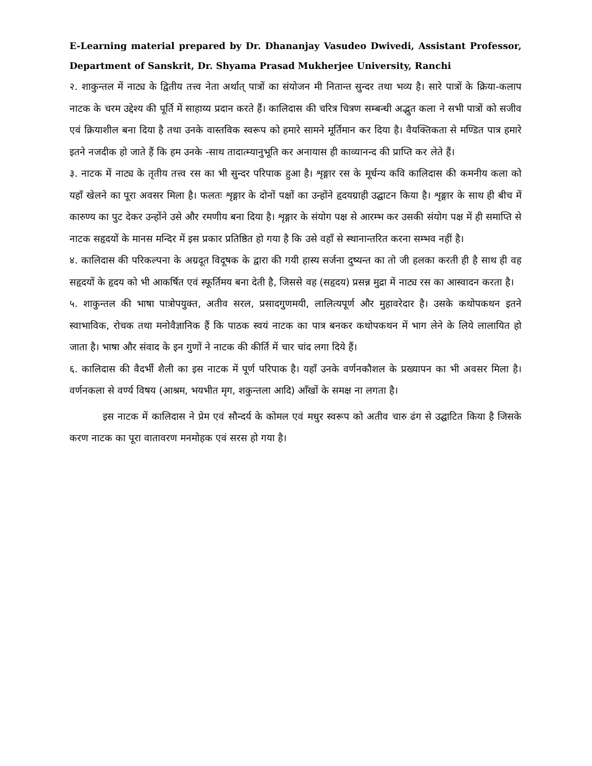E-Learning material prepared by Dr. Dhananjay Vasudeo Dwivedi, Assistant Professor, Department of Sanskrit, Dr. Shyama Prasad Mukherjee University, Ranchi
२. शाकुन्तल में नाट्य के द्वितीय तत्त्व नेता अर्थात् पात्रों का संयोजन मी नितान्त सुन्दर तथा भव्य है। सारे पात्रों के क्रिया-कलाप नाटक के चरम उद्देश्य की पूर्ति में साहाय्य प्रदान करते हैं। कालिदास की चरित्र चित्रण सम्बन्धी अद्भुत कला ने सभी पात्रों को सजीव एवं क्रियाशील बना दिया है तथा उनके वास्तविक स्वरूप को हमारे सामने मूर्तिमान कर दिया है। वैयक्तिकता से मण्डित पात्र हमारे इतने नजदीक हो जाते हैं कि हम उनके -साथ तादात्म्यानुभूति कर अनायास ही काव्यानन्द की प्राप्ति कर लेते हैं।
३. नाटक में नाट्य के तृतीय तत्त्व रस का भी सुन्दर परिपाक हुआ है। शृङ्गार रस के मूर्धन्य कवि कालिदास की कमनीय कला को यहाँ खेलने का पूरा अवसर मिला है। फलतः शृङ्गार के दोनों पक्षों का उन्होंने हृदयग्राही उद्घाटन किया है। शृङ्गार के साथ ही बीच में कारुण्य का पुट देकर उन्होंने उसे और रमणीय बना दिया है। शृङ्गार के संयोग पक्ष से आरम्भ कर उसकी संयोग पक्ष में ही समाप्ति से नाटक सहृदयों के मानस मन्दिर में इस प्रकार प्रतिष्ठित हो गया है कि उसे वहाँ से स्थानान्तरित करना सम्भव नहीं है।
४. कालिदास की परिकल्पना के अग्रदूत विदूषक के द्वारा की गयी हास्य सर्जना दुष्यन्त का तो जी हलका करती ही है साथ ही वह सहृदयों के हृदय को भी आकर्षित एवं स्फूर्तिमय बना देती है, जिससे वह (सहृदय) प्रसन्न मुद्रा में नाट्य रस का आस्वादन करता है।
५. शाकुन्तल की भाषा पात्रोपयुक्त, अतीव सरल, प्रसादगुणमयी, लालित्यपूर्ण और मुहावरेदार है। उसके कथोपकथन इतने स्वाभाविक, रोचक तथा मनोवैज्ञानिक हैं कि पाठक स्वयं नाटक का पात्र बनकर कथोपकथन में भाग लेने के लिये लालायित हो जाता है। भाषा और संवाद के इन गुणों ने नाटक की कीर्ति में चार चांद लगा दिये हैं।
६. कालिदास की वैदर्भी शैली का इस नाटक में पूर्ण परिपाक है। यहाँ उनके वर्णनकौशल के प्रख्यापन का भी अवसर मिला है। वर्णनकला से वर्ण्य विषय (आश्रम, भयभीत मृग, शकुन्तला आदि) आँखों के समक्ष ना लगता है।
इस नाटक में कालिदास ने प्रेम एवं सौन्दर्य के कोमल एवं मधुर स्वरूप को अतीव चारु ढंग से उद्घाटित किया है जिसके करण नाटक का पूरा वातावरण मनमोहक एवं सरस हो गया है।